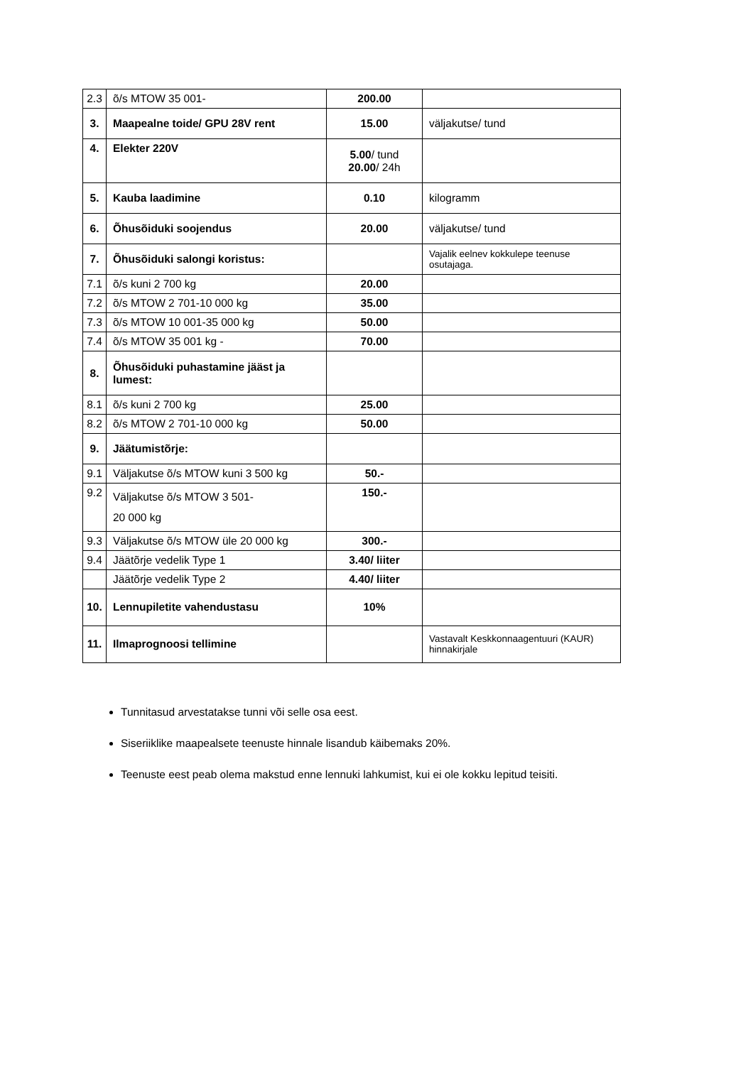| 2.3 | õ/s MTOW 35 001- | 200.00 | |
| 3. | Maapealne toide/ GPU 28V rent | 15.00 | väljakutse/ tund |
| 4. | Elekter 220V | 5.00 / tund 20.00 / 24h | |
| 5. | Kauba laadimine | 0.10 | kilogramm |
| 6. | Õhusõiduki soojendus | 20.00 | väljakutse/ tund |
| 7. | Õhusõiduki salongi koristus: | | Vajalik eelnev kokkulepe teenuse osutajaga. |
| 7.1 | õ/s kuni 2 700 kg | 20.00 | |
| 7.2 | õ/s MTOW 2 701-10 000 kg | 35.00 | |
| 7.3 | õ/s MTOW 10 001-35 000 kg | 50.00 | |
| 7.4 | õ/s MTOW 35 001 kg - | 70.00 | |
| 8. | Õhusõiduki puhastamine jääst ja lumest: | | |
| 8.1 | õ/s kuni 2 700 kg | 25.00 | |
| 8.2 | õ/s MTOW 2 701-10 000 kg | 50.00 | |
| 9. | Jäätumistõrje: | | |
| 9.1 | Väljakutse õ/s MTOW kuni 3 500 kg | 50.- | |
| 9.2 | Väljakutse õ/s MTOW 3 501- 20 000 kg | 150.- | |
| 9.3 | Väljakutse õ/s MTOW üle 20 000 kg | 300.- | |
| 9.4 | Jäätõrje vedelik Type 1 | 3.40/ liiter | |
| | Jäätõrje vedelik Type 2 | 4.40/ liiter | |
| 10. | Lennupiletite vahendustasu | 10% | |
| 11. | Ilmaprognoosi tellimine | | Vastavalt Keskkonnaagentuuri (KAUR) hinnakirjale |
Tunnitasud arvestatakse tunni või selle osa eest.
Siseriiklike maapealsete teenuste hinnale lisandub käibemaks 20%.
Teenuste eest peab olema makstud enne lennuki lahkumist, kui ei ole kokku lepitud teisiti.